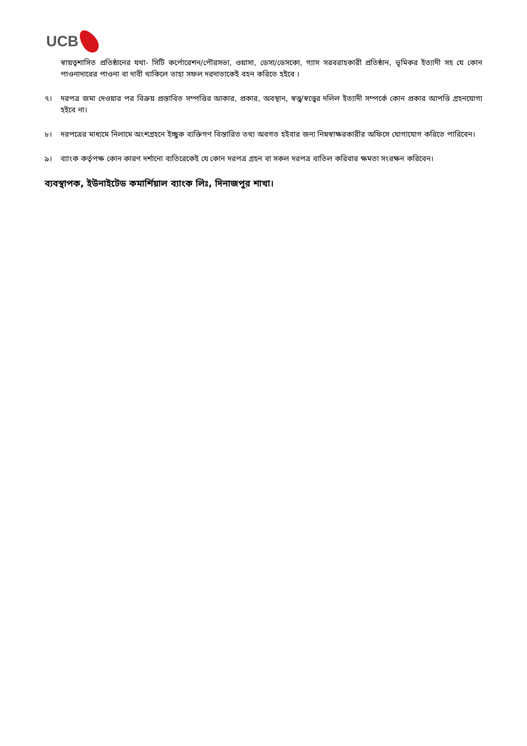UCB
স্বায়ত্বশাসিত প্রতিষ্ঠানের যথা- সিটি কর্পোরেশন/পৌরসভা, ওয়াসা, ডেসা/ডেসকো, গ্যাস সরবরাহকারী প্রতিষ্ঠান, ভূমিকর ইত্যাদী সহ যে কোন পাওনাদারের পাওনা বা দাবী থাকিলে তাহা সফল দরদাতাকেই বহন করিতে হইবে ।
৭। দরপত্র জমা দেওয়ার পর বিক্রয় প্রস্তাবিত সম্পত্তির আকার, প্রকার, অবস্থান, স্বত্ত্ব/স্বত্ত্বের দলিল ইত্যাদী সম্পর্কে কোন প্রকার আপত্তি গ্রহনযোগ্য হইবে না।
৮। দরপত্রের মাধ্যমে নিলামে অংশগ্রহনে ইচ্ছুক ব্যক্তিগণ বিস্তারিত তথ্য অবগত হইবার জন্য নিম্নস্বাক্ষরকারীর অফিসে যোগাযোগ করিতে পারিবেন।
৯। ব্যাংক কর্তৃপক্ষ কোন কারণ দর্শানো ব্যতিরেকেই যে কোন দরপত্র গ্রহন বা সকল দরপত্র বাতিল করিবার ক্ষমতা সংরক্ষন করিবেন।
ব্যবস্থাপক, ইউনাইটেড কমার্শিয়াল ব্যাংক লিঃ, দিনাজপুর শাখা।